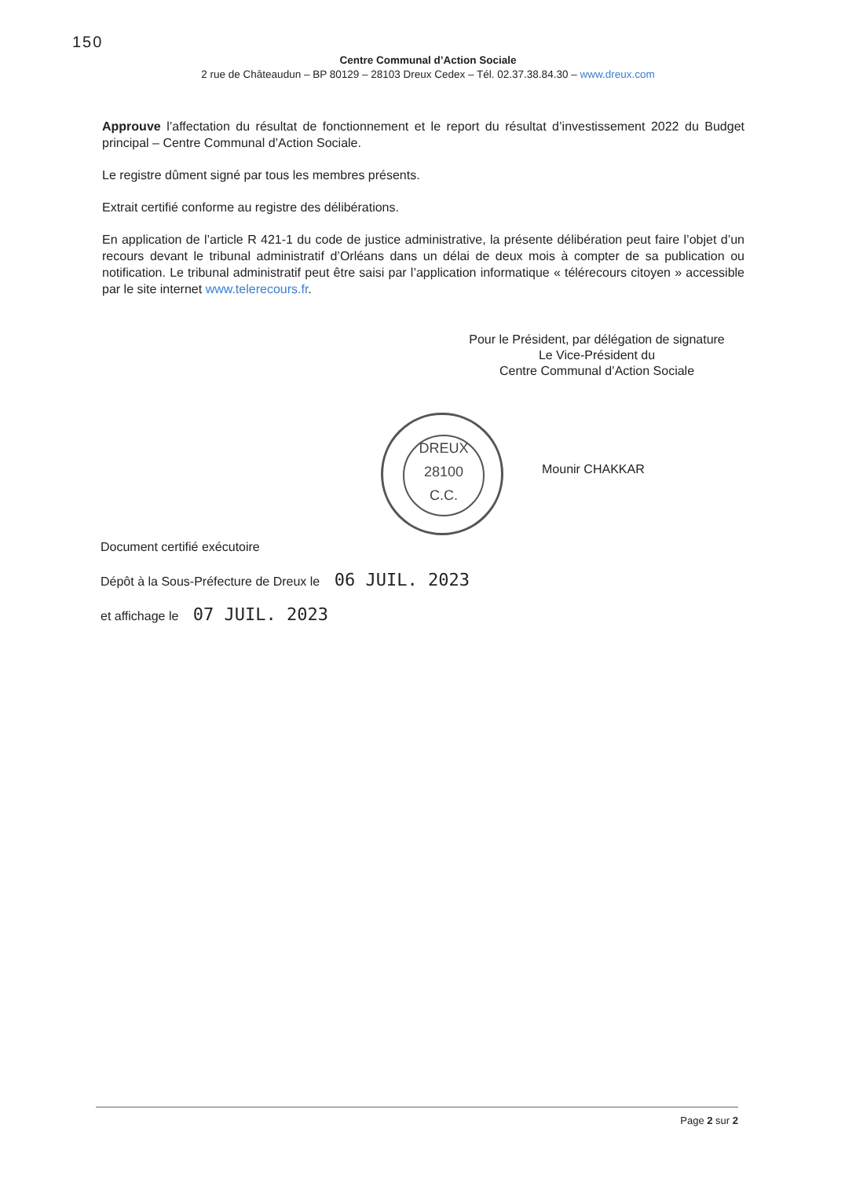150
Centre Communal d’Action Sociale
2 rue de Châteaudun – BP 80129 – 28103 Dreux Cedex – Tél. 02.37.38.84.30 – www.dreux.com
Approuve l’affectation du résultat de fonctionnement et le report du résultat d’investissement 2022 du Budget principal – Centre Communal d’Action Sociale.
Le registre dûment signé par tous les membres présents.
Extrait certifié conforme au registre des délibérations.
En application de l’article R 421-1 du code de justice administrative, la présente délibération peut faire l’objet d’un recours devant le tribunal administratif d’Orléans dans un délai de deux mois à compter de sa publication ou notification. Le tribunal administratif peut être saisi par l’application informatique « télérecours citoyen » accessible par le site internet www.telerecours.fr.
Pour le Président, par délégation de signature
Le Vice-Président du
Centre Communal d’Action Sociale
DREUX
28100
C.C.
Mounir CHAKKAR
Document certifié exécutoire
Dépôt à la Sous-Préfecture de Dreux le 06 JUIL. 2023
et affichage le 07 JUIL. 2023
Page 2 sur 2